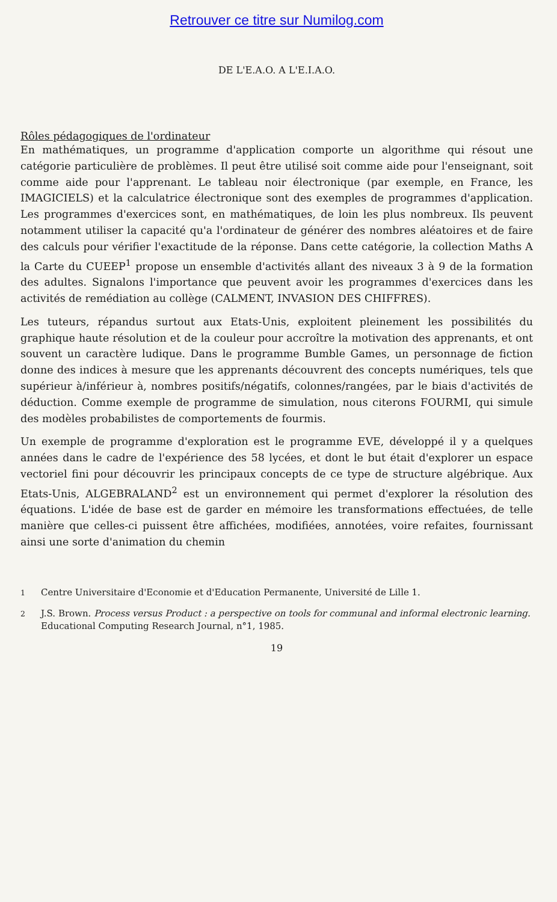Retrouver ce titre sur Numilog.com
DE L'E.A.O. A L'E.I.A.O.
Rôles pédagogiques de l'ordinateur
En mathématiques, un programme d'application comporte un algorithme qui résout une catégorie particulière de problèmes. Il peut être utilisé soit comme aide pour l'enseignant, soit comme aide pour l'apprenant. Le tableau noir électronique (par exemple, en France, les IMAGICIELS) et la calculatrice électronique sont des exemples de programmes d'application. Les programmes d'exercices sont, en mathématiques, de loin les plus nombreux. Ils peuvent notamment utiliser la capacité qu'a l'ordinateur de générer des nombres aléatoires et de faire des calculs pour vérifier l'exactitude de la réponse. Dans cette catégorie, la collection Maths A la Carte du CUEEP<sup>1</sup> propose un ensemble d'activités allant des niveaux 3 à 9 de la formation des adultes. Signalons l'importance que peuvent avoir les programmes d'exercices dans les activités de remédiation au collège (CALMENT, INVASION DES CHIFFRES).
Les tuteurs, répandus surtout aux Etats-Unis, exploitent pleinement les possibilités du graphique haute résolution et de la couleur pour accroître la motivation des apprenants, et ont souvent un caractère ludique. Dans le programme Bumble Games, un personnage de fiction donne des indices à mesure que les apprenants découvrent des concepts numériques, tels que supérieur à/inférieur à, nombres positifs/négatifs, colonnes/rangées, par le biais d'activités de déduction. Comme exemple de programme de simulation, nous citerons FOURMI, qui simule des modèles probabilistes de comportements de fourmis.
Un exemple de programme d'exploration est le programme EVE, développé il y a quelques années dans le cadre de l'expérience des 58 lycées, et dont le but était d'explorer un espace vectoriel fini pour découvrir les principaux concepts de ce type de structure algébrique. Aux Etats-Unis, ALGEBRALAND<sup>2</sup> est un environnement qui permet d'explorer la résolution des équations. L'idée de base est de garder en mémoire les transformations effectuées, de telle manière que celles-ci puissent être affichées, modifiées, annotées, voire refaites, fournissant ainsi une sorte d'animation du chemin
<sup>1</sup> Centre Universitaire d'Economie et d'Education Permanente, Université de Lille 1.
<sup>2</sup> J.S. Brown. Process versus Product : a perspective on tools for communal and informal electronic learning. Educational Computing Research Journal, n°1, 1985.
19